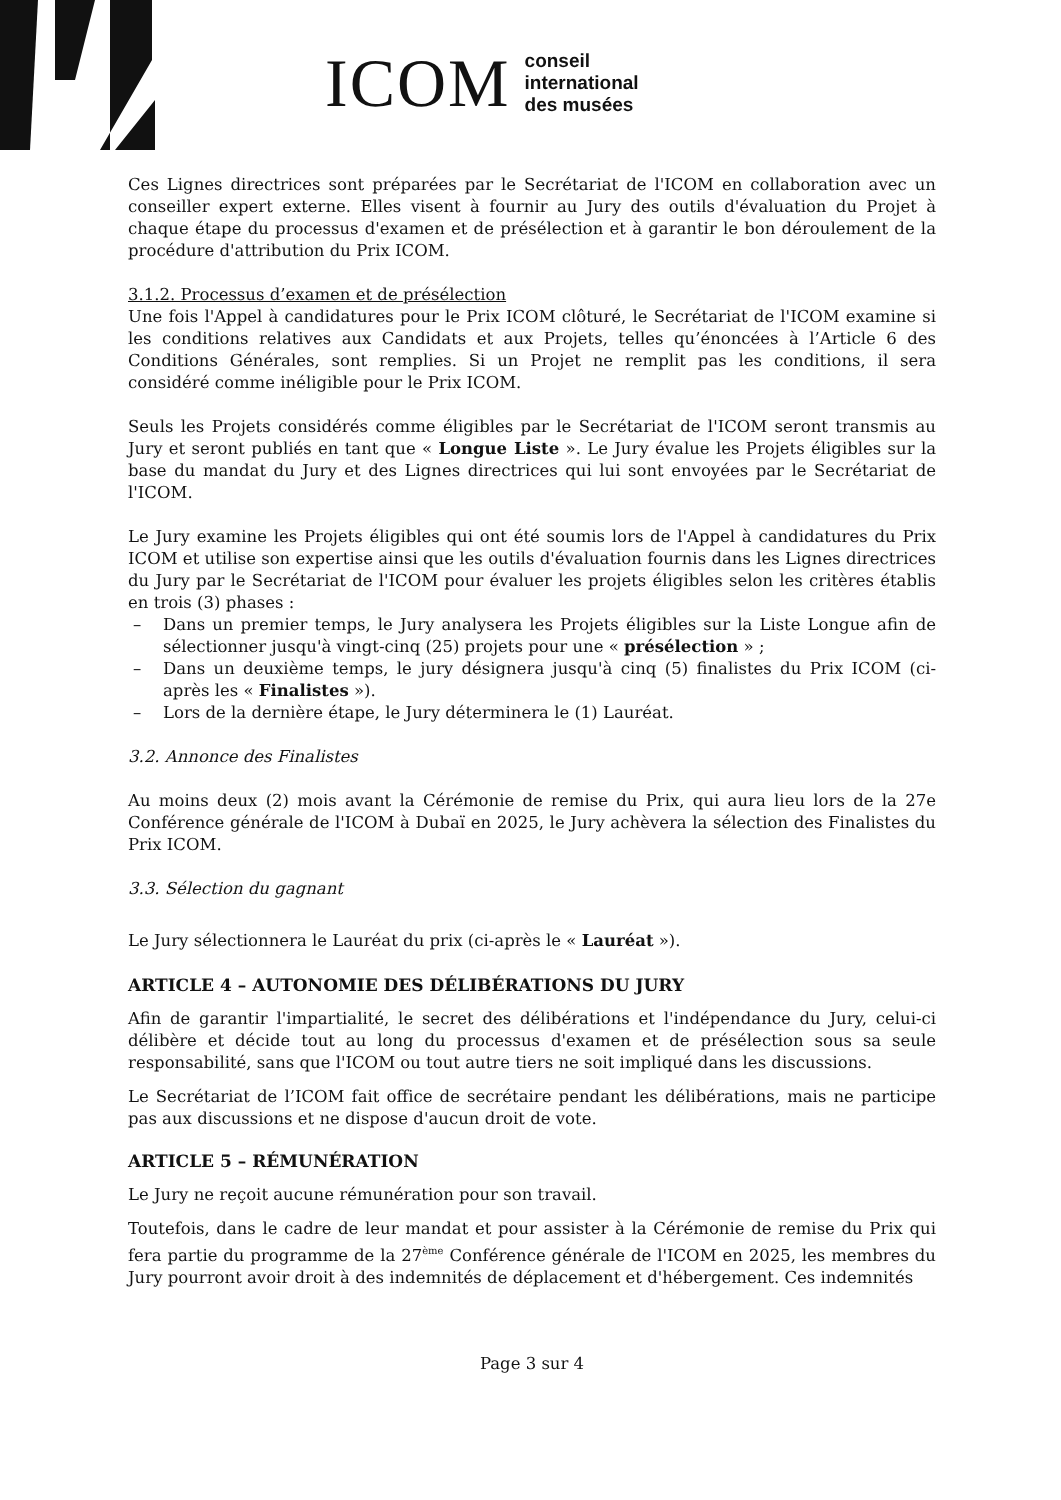ICOM conseil
international
des musées
Ces Lignes directrices sont préparées par le Secrétariat de l'ICOM en collaboration avec un conseiller expert externe. Elles visent à fournir au Jury des outils d'évaluation du Projet à chaque étape du processus d'examen et de présélection et à garantir le bon déroulement de la procédure d'attribution du Prix ICOM.
3.1.2. Processus d’examen et de présélection
Une fois l'Appel à candidatures pour le Prix ICOM clôturé, le Secrétariat de l'ICOM examine si les conditions relatives aux Candidats et aux Projets, telles qu’énoncées à l’Article 6 des Conditions Générales, sont remplies. Si un Projet ne remplit pas les conditions, il sera considéré comme inéligible pour le Prix ICOM.
Seuls les Projets considérés comme éligibles par le Secrétariat de l'ICOM seront transmis au Jury et seront publiés en tant que « Longue Liste ». Le Jury évalue les Projets éligibles sur la base du mandat du Jury et des Lignes directrices qui lui sont envoyées par le Secrétariat de l'ICOM.
Le Jury examine les Projets éligibles qui ont été soumis lors de l'Appel à candidatures du Prix ICOM et utilise son expertise ainsi que les outils d'évaluation fournis dans les Lignes directrices du Jury par le Secrétariat de l'ICOM pour évaluer les projets éligibles selon les critères établis en trois (3) phases :
– Dans un premier temps, le Jury analysera les Projets éligibles sur la Liste Longue afin de sélectionner jusqu'à vingt-cinq (25) projets pour une « présélection » ;
– Dans un deuxième temps, le jury désignera jusqu'à cinq (5) finalistes du Prix ICOM (ci-après les « Finalistes »).
– Lors de la dernière étape, le Jury déterminera le (1) Lauréat.
3.2. Annonce des Finalistes
Au moins deux (2) mois avant la Cérémonie de remise du Prix, qui aura lieu lors de la 27e Conférence générale de l'ICOM à Dubaï en 2025, le Jury achèvera la sélection des Finalistes du Prix ICOM.
3.3. Sélection du gagnant
Le Jury sélectionnera le Lauréat du prix (ci-après le « Lauréat »).
ARTICLE 4 – AUTONOMIE DES DÉLIBÉRATIONS DU JURY
Afin de garantir l'impartialité, le secret des délibérations et l'indépendance du Jury, celui-ci délibère et décide tout au long du processus d'examen et de présélection sous sa seule responsabilité, sans que l'ICOM ou tout autre tiers ne soit impliqué dans les discussions.
Le Secrétariat de l’ICOM fait office de secrétaire pendant les délibérations, mais ne participe pas aux discussions et ne dispose d'aucun droit de vote.
ARTICLE 5 – RÉMUNÉRATION
Le Jury ne reçoit aucune rémunération pour son travail.
Toutefois, dans le cadre de leur mandat et pour assister à la Cérémonie de remise du Prix qui fera partie du programme de la 27<sup>ème</sup> Conférence générale de l'ICOM en 2025, les membres du Jury pourront avoir droit à des indemnités de déplacement et d'hébergement. Ces indemnités
Page 3 sur 4